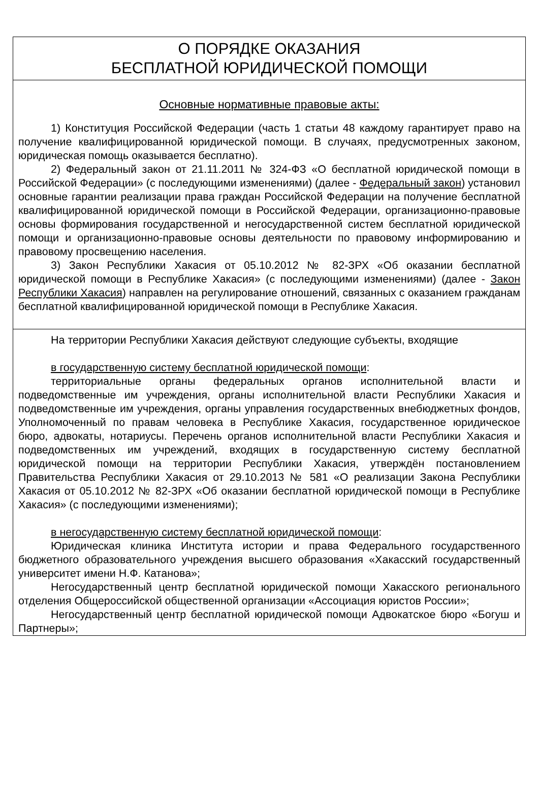О ПОРЯДКЕ ОКАЗАНИЯ
БЕСПЛАТНОЙ ЮРИДИЧЕСКОЙ ПОМОЩИ
Основные нормативные правовые акты:
1) Конституция Российской Федерации (часть 1 статьи 48 каждому гарантирует право на получение квалифицированной юридической помощи. В случаях, предусмотренных законом, юридическая помощь оказывается бесплатно).
2) Федеральный закон от 21.11.2011 № 324-ФЗ «О бесплатной юридической помощи в Российской Федерации» (с последующими изменениями) (далее - Федеральный закон) установил основные гарантии реализации права граждан Российской Федерации на получение бесплатной квалифицированной юридической помощи в Российской Федерации, организационно-правовые основы формирования государственной и негосударственной систем бесплатной юридической помощи и организационно-правовые основы деятельности по правовому информированию и правовому просвещению населения.
3) Закон Республики Хакасия от 05.10.2012 № 82-ЗРХ «Об оказании бесплатной юридической помощи в Республике Хакасия» (с последующими изменениями) (далее - Закон Республики Хакасия) направлен на регулирование отношений, связанных с оказанием гражданам бесплатной квалифицированной юридической помощи в Республике Хакасия.
На территории Республики Хакасия действуют следующие субъекты, входящие
в государственную систему бесплатной юридической помощи:
территориальные органы федеральных органов исполнительной власти и подведомственные им учреждения, органы исполнительной власти Республики Хакасия и подведомственные им учреждения, органы управления государственных внебюджетных фондов, Уполномоченный по правам человека в Республике Хакасия, государственное юридическое бюро, адвокаты, нотариусы. Перечень органов исполнительной власти Республики Хакасия и подведомственных им учреждений, входящих в государственную систему бесплатной юридической помощи на территории Республики Хакасия, утверждён постановлением Правительства Республики Хакасия от 29.10.2013 № 581 «О реализации Закона Республики Хакасия от 05.10.2012 № 82-ЗРХ «Об оказании бесплатной юридической помощи в Республике Хакасия» (с последующими изменениями);
в негосударственную систему бесплатной юридической помощи:
Юридическая клиника Института истории и права Федерального государственного бюджетного образовательного учреждения высшего образования «Хакасский государственный университет имени Н.Ф. Катанова»;
Негосударственный центр бесплатной юридической помощи Хакасского регионального отделения Общероссийской общественной организации «Ассоциация юристов России»;
Негосударственный центр бесплатной юридической помощи Адвокатское бюро «Богуш и Партнеры»;